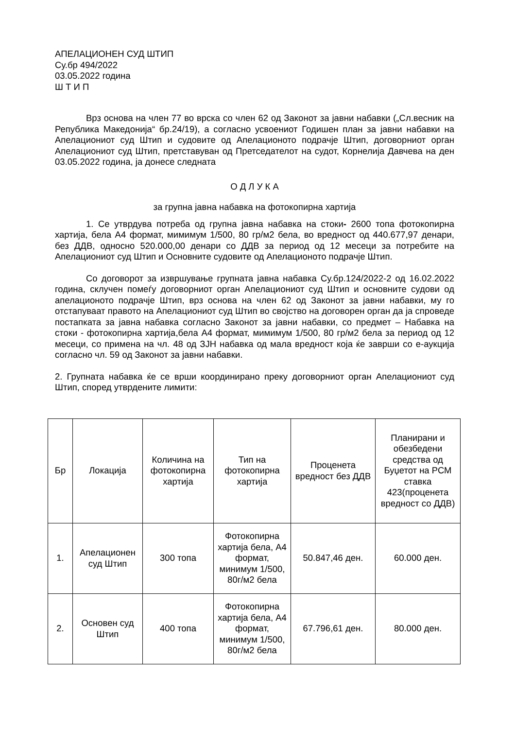АПЕЛАЦИОНЕН СУД ШТИП
Су.бр 494/2022
03.05.2022 година
Ш Т И П
Врз основа на член 77 во врска со член 62 од Законот за јавни набавки („Сл.весник на Република Македонија“ бр.24/19), а согласно усвоениот Годишен план за јавни набавки на Апелациониот суд Штип и судовите од Апелационото подрачје Штип, договорниот орган Апелациониот суд Штип, претставуван од Претседателот на судот, Корнелија Давчева на ден 03.05.2022 година, ја донесе следната
О Д Л У К А
за групна јавна набавка на фотокопирна хартија
1. Се утврдува потреба од групна јавна набавка на стоки- 2600 топа фотокопирна хартија, бела А4 формат, мимимум 1/500, 80 гр/м2 бела, во вредност од 440.677,97 денари, без ДДВ, односно 520.000,00 денари со ДДВ за период од 12 месеци за потребите на Апелациониот суд Штип и Основните судовите од Апелационото подрачје Штип.
Со договорот за извршување групната јавна набавка Су.бр.124/2022-2 од 16.02.2022 година, склучен помеѓу договорниот орган Апелациониот суд Штип и основните судови од апелационото подрачје Штип, врз основа на член 62 од Законот за јавни набавки, му го отстапуваат правото на Апелациониот суд Штип во својство на договорен орган да ја спроведе постапката за јавна набавка согласно Законот за јавни набавки, со предмет – Набавка на стоки - фотокопирна хартија,бела А4 формат, мимимум 1/500, 80 гр/м2 бела за период од 12 месеци, со примена на чл. 48 од ЗЈН набавка од мала вредност која ќе заврши со е-аукција согласно чл. 59 од Законот за јавни набавки.
2. Групната набавка ќе се врши координирано преку договорниот орган Апелациониот суд Штип, според утврдените лимити:
| Бр | Локација | Количина на фотокопирна хартија | Тип на фотокопирна хартија | Проценета вредност без ДДВ | Планирани и обезбедени средства од Буџетот на РСМ ставка 423(проценета вредност со ДДВ) |
| 1. | Апелационен суд Штип | 300 топа | Фотокопирна хартија бела, А4 формат, минимум 1/500, 80г/м2 бела | 50.847,46 ден. | 60.000 ден. |
| 2. | Основен суд Штип | 400 топа | Фотокопирна хартија бела, А4 формат, минимум 1/500, 80г/м2 бела | 67.796,61 ден. | 80.000 ден. |